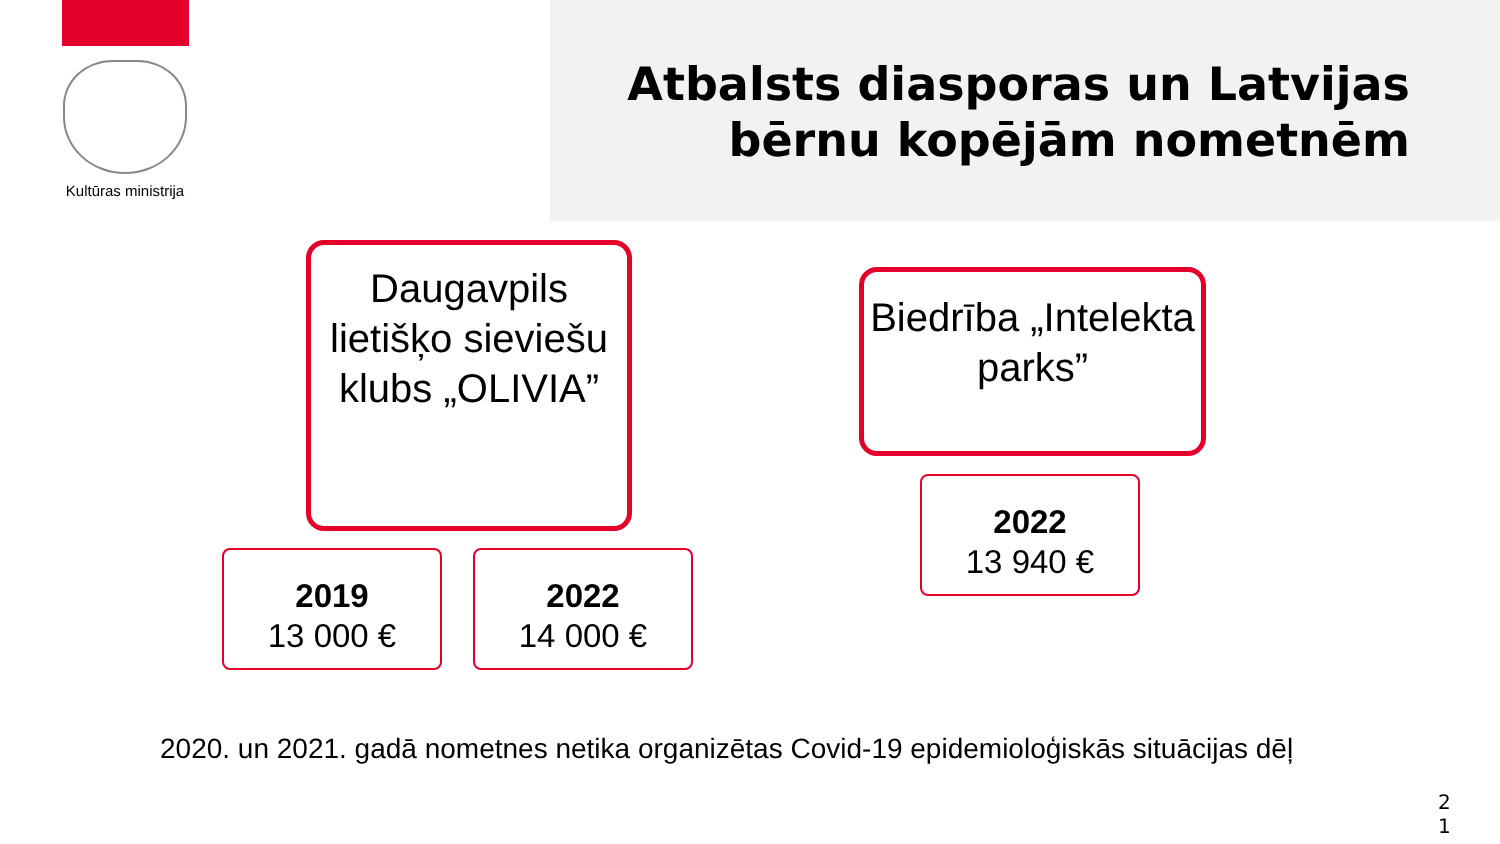Kultūras ministrija
Atbalsts diasporas un Latvijas
bērnu kopējām nometnēm
Daugavpils lietišķo sieviešu klubs „OLIVIA”
Biedrība „Intelekta parks”
2019
13 000 €
2022
14 000 €
2022
13 940 €
2020. un 2021. gadā nometnes netika organizētas Covid-19 epidemioloģiskās situācijas dēļ
2
1